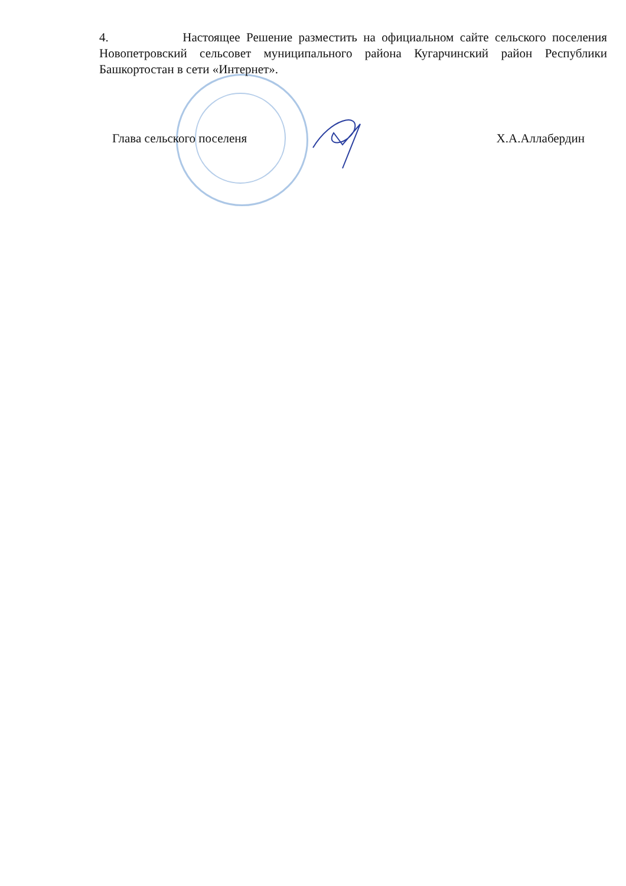4. Настоящее Решение разместить на официальном сайте сельского поселения Новопетровский сельсовет муниципального района Кугарчинский район Республики Башкортостан в сети «Интернет».
Глава сельского поселеня Х.А.Аллабердин